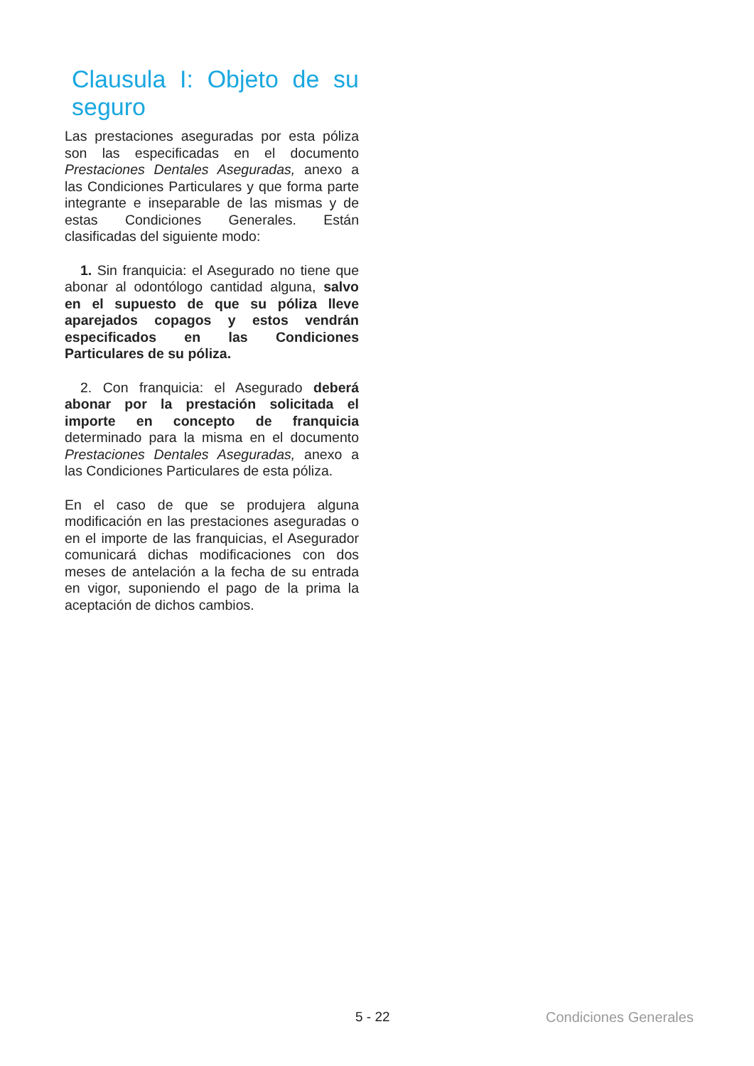Clausula I: Objeto de su seguro
Las prestaciones aseguradas por esta póliza son las especificadas en el documento Prestaciones Dentales Aseguradas, anexo a las Condiciones Particulares y que forma parte integrante e inseparable de las mismas y de estas Condiciones Generales. Están clasificadas del siguiente modo:
1. Sin franquicia: el Asegurado no tiene que abonar al odontólogo cantidad alguna, salvo en el supuesto de que su póliza lleve aparejados copagos y estos vendrán especificados en las Condiciones Particulares de su póliza.
2. Con franquicia: el Asegurado deberá abonar por la prestación solicitada el importe en concepto de franquicia determinado para la misma en el documento Prestaciones Dentales Aseguradas, anexo a las Condiciones Particulares de esta póliza.
En el caso de que se produjera alguna modificación en las prestaciones aseguradas o en el importe de las franquicias, el Asegurador comunicará dichas modificaciones con dos meses de antelación a la fecha de su entrada en vigor, suponiendo el pago de la prima la aceptación de dichos cambios.
5 - 22 Condiciones Generales